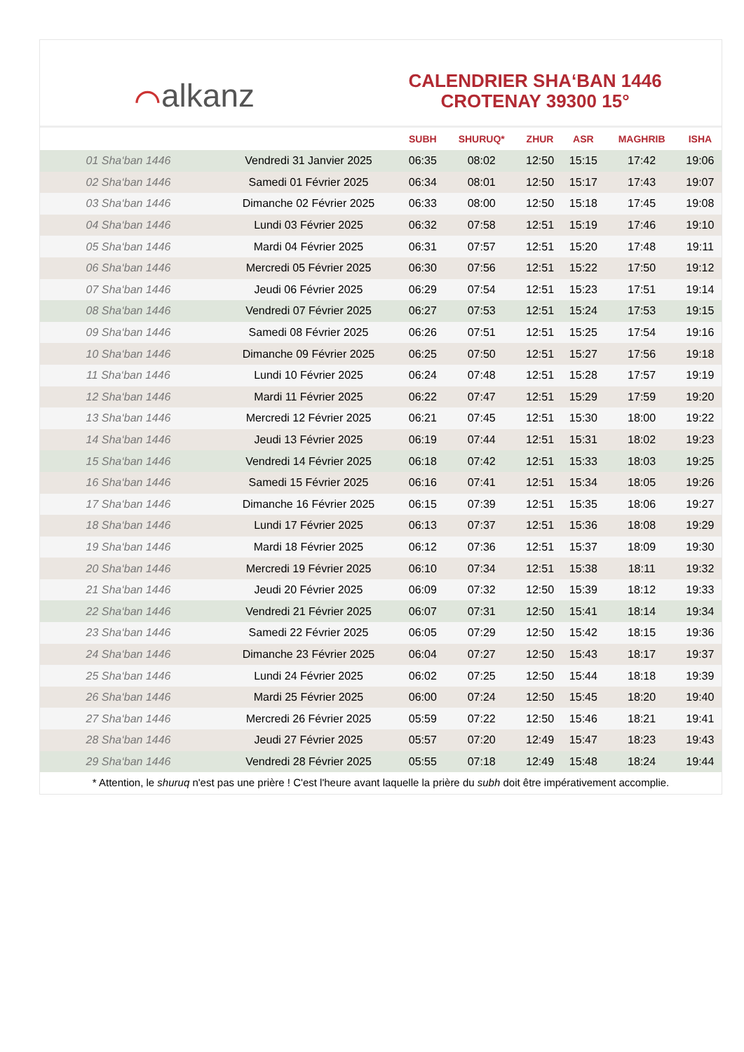⌒alkanz
CALENDRIER SHA‘BAN 1446
CROTENAY 39300 15°
| | | SUBH | SHURUQ* | ZHUR | ASR | MAGHRIB | ISHA |
| --- | --- | --- | --- | --- | --- | --- | --- |
| 01 Sha‘ban 1446 | Vendredi 31 Janvier 2025 | 06:35 | 08:02 | 12:50 | 15:15 | 17:42 | 19:06 |
| 02 Sha‘ban 1446 | Samedi 01 Février 2025 | 06:34 | 08:01 | 12:50 | 15:17 | 17:43 | 19:07 |
| 03 Sha‘ban 1446 | Dimanche 02 Février 2025 | 06:33 | 08:00 | 12:50 | 15:18 | 17:45 | 19:08 |
| 04 Sha‘ban 1446 | Lundi 03 Février 2025 | 06:32 | 07:58 | 12:51 | 15:19 | 17:46 | 19:10 |
| 05 Sha‘ban 1446 | Mardi 04 Février 2025 | 06:31 | 07:57 | 12:51 | 15:20 | 17:48 | 19:11 |
| 06 Sha‘ban 1446 | Mercredi 05 Février 2025 | 06:30 | 07:56 | 12:51 | 15:22 | 17:50 | 19:12 |
| 07 Sha‘ban 1446 | Jeudi 06 Février 2025 | 06:29 | 07:54 | 12:51 | 15:23 | 17:51 | 19:14 |
| 08 Sha‘ban 1446 | Vendredi 07 Février 2025 | 06:27 | 07:53 | 12:51 | 15:24 | 17:53 | 19:15 |
| 09 Sha‘ban 1446 | Samedi 08 Février 2025 | 06:26 | 07:51 | 12:51 | 15:25 | 17:54 | 19:16 |
| 10 Sha‘ban 1446 | Dimanche 09 Février 2025 | 06:25 | 07:50 | 12:51 | 15:27 | 17:56 | 19:18 |
| 11 Sha‘ban 1446 | Lundi 10 Février 2025 | 06:24 | 07:48 | 12:51 | 15:28 | 17:57 | 19:19 |
| 12 Sha‘ban 1446 | Mardi 11 Février 2025 | 06:22 | 07:47 | 12:51 | 15:29 | 17:59 | 19:20 |
| 13 Sha‘ban 1446 | Mercredi 12 Février 2025 | 06:21 | 07:45 | 12:51 | 15:30 | 18:00 | 19:22 |
| 14 Sha‘ban 1446 | Jeudi 13 Février 2025 | 06:19 | 07:44 | 12:51 | 15:31 | 18:02 | 19:23 |
| 15 Sha‘ban 1446 | Vendredi 14 Février 2025 | 06:18 | 07:42 | 12:51 | 15:33 | 18:03 | 19:25 |
| 16 Sha‘ban 1446 | Samedi 15 Février 2025 | 06:16 | 07:41 | 12:51 | 15:34 | 18:05 | 19:26 |
| 17 Sha‘ban 1446 | Dimanche 16 Février 2025 | 06:15 | 07:39 | 12:51 | 15:35 | 18:06 | 19:27 |
| 18 Sha‘ban 1446 | Lundi 17 Février 2025 | 06:13 | 07:37 | 12:51 | 15:36 | 18:08 | 19:29 |
| 19 Sha‘ban 1446 | Mardi 18 Février 2025 | 06:12 | 07:36 | 12:51 | 15:37 | 18:09 | 19:30 |
| 20 Sha‘ban 1446 | Mercredi 19 Février 2025 | 06:10 | 07:34 | 12:51 | 15:38 | 18:11 | 19:32 |
| 21 Sha‘ban 1446 | Jeudi 20 Février 2025 | 06:09 | 07:32 | 12:50 | 15:39 | 18:12 | 19:33 |
| 22 Sha‘ban 1446 | Vendredi 21 Février 2025 | 06:07 | 07:31 | 12:50 | 15:41 | 18:14 | 19:34 |
| 23 Sha‘ban 1446 | Samedi 22 Février 2025 | 06:05 | 07:29 | 12:50 | 15:42 | 18:15 | 19:36 |
| 24 Sha‘ban 1446 | Dimanche 23 Février 2025 | 06:04 | 07:27 | 12:50 | 15:43 | 18:17 | 19:37 |
| 25 Sha‘ban 1446 | Lundi 24 Février 2025 | 06:02 | 07:25 | 12:50 | 15:44 | 18:18 | 19:39 |
| 26 Sha‘ban 1446 | Mardi 25 Février 2025 | 06:00 | 07:24 | 12:50 | 15:45 | 18:20 | 19:40 |
| 27 Sha‘ban 1446 | Mercredi 26 Février 2025 | 05:59 | 07:22 | 12:50 | 15:46 | 18:21 | 19:41 |
| 28 Sha‘ban 1446 | Jeudi 27 Février 2025 | 05:57 | 07:20 | 12:49 | 15:47 | 18:23 | 19:43 |
| 29 Sha‘ban 1446 | Vendredi 28 Février 2025 | 05:55 | 07:18 | 12:49 | 15:48 | 18:24 | 19:44 |
* Attention, le shuruq n'est pas une prière ! C'est l'heure avant laquelle la prière du subh doit être impérativement accomplie.